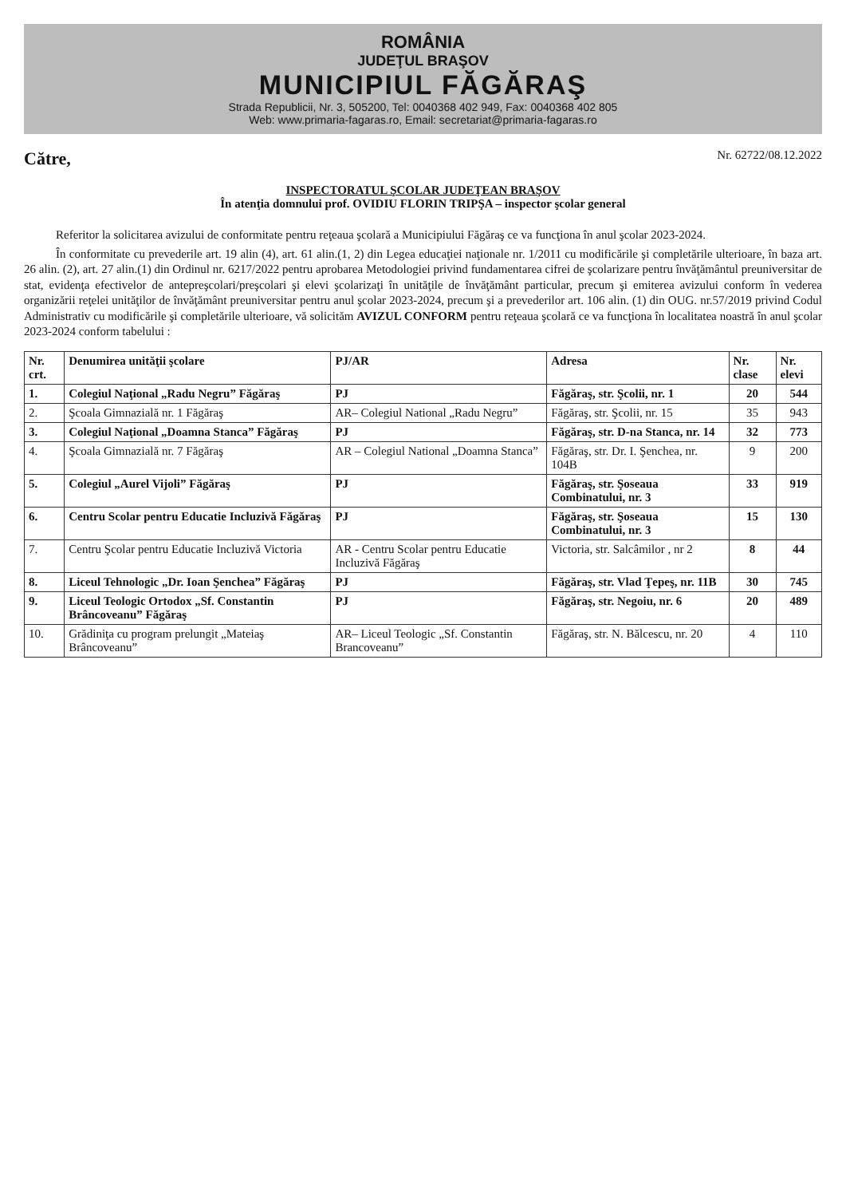ROMÂNIA
JUDEŢUL BRAŞOV
MUNICIPIUL FĂGĂRAŞ
Strada Republicii, Nr. 3, 505200, Tel: 0040368 402 949, Fax: 0040368 402 805
Web: www.primaria-fagaras.ro, Email: secretariat@primaria-fagaras.ro
Către, Nr. 62722/08.12.2022
INSPECTORATUL ŞCOLAR JUDEŢEAN BRAŞOV
În atenţia domnului prof. OVIDIU FLORIN TRIPŞA – inspector şcolar general
Referitor la solicitarea avizului de conformitate pentru reţeaua şcolară a Municipiului Făgăraş ce va funcţiona în anul şcolar 2023-2024.
În conformitate cu prevederile art. 19 alin (4), art. 61 alin.(1, 2) din Legea educaţiei naţionale nr. 1/2011 cu modificările şi completările ulterioare, în baza art. 26 alin. (2), art. 27 alin.(1) din Ordinul nr. 6217/2022 pentru aprobarea Metodologiei privind fundamentarea cifrei de şcolarizare pentru învăţământul preuniversitar de stat, evidenţa efectivelor de antepreşcolari/preşcolari şi elevi şcolarizaţi în unităţile de învăţământ particular, precum şi emiterea avizului conform în vederea organizării reţelei unităţilor de învăţământ preuniversitar pentru anul şcolar 2023-2024, precum şi a prevederilor art. 106 alin. (1) din OUG. nr.57/2019 privind Codul Administrativ cu modificările şi completările ulterioare, vă solicităm AVIZUL CONFORM pentru reţeaua şcolară ce va funcţiona în localitatea noastră în anul şcolar 2023-2024 conform tabelului :
| Nr. crt. | Denumirea unităţii şcolare | PJ/AR | Adresa | Nr. clase | Nr. elevi |
| --- | --- | --- | --- | --- | --- |
| 1. | Colegiul Naţional „Radu Negru” Făgăraş | PJ | Făgăraş, str. Şcolii, nr. 1 | 20 | 544 |
| 2. | Şcoala Gimnazială nr. 1 Făgăraş | AR– Colegiul National „Radu Negru” | Făgăraş, str. Şcolii, nr. 15 | 35 | 943 |
| 3. | Colegiul Naţional „Doamna Stanca” Făgăraş | PJ | Făgăraş, str. D-na Stanca, nr. 14 | 32 | 773 |
| 4. | Şcoala Gimnazială nr. 7 Făgăraş | AR – Colegiul National „Doamna Stanca” | Făgăraş, str. Dr. I. Şenchea, nr. 104B | 9 | 200 |
| 5. | Colegiul „Aurel Vijoli” Făgăraş | PJ | Făgăraş, str. Şoseaua Combinatului, nr. 3 | 33 | 919 |
| 6. | Centru Scolar pentru Educatie Incluzivă Făgăraş | PJ | Făgăraş, str. Şoseaua Combinatului, nr. 3 | 15 | 130 |
| 7. | Centru Şcolar pentru Educatie Incluzivă Victoria | AR - Centru Scolar pentru Educatie Incluzivă Făgăraş | Victoria, str. Salcâmilor , nr 2 | 8 | 44 |
| 8. | Liceul Tehnologic „Dr. Ioan Şenchea” Făgăraş | PJ | Făgăraş, str. Vlad Ţepeş, nr. 11B | 30 | 745 |
| 9. | Liceul Teologic Ortodox „Sf. Constantin Brâncoveanu” Făgăraş | PJ | Făgăraş, str. Negoiu, nr. 6 | 20 | 489 |
| 10. | Grădiniţa cu program prelungit „Mateiaş Brâncoveanu” | AR– Liceul Teologic „Sf. Constantin Brancoveanu” | Făgăraş, str. N. Bălcescu, nr. 20 | 4 | 110 |